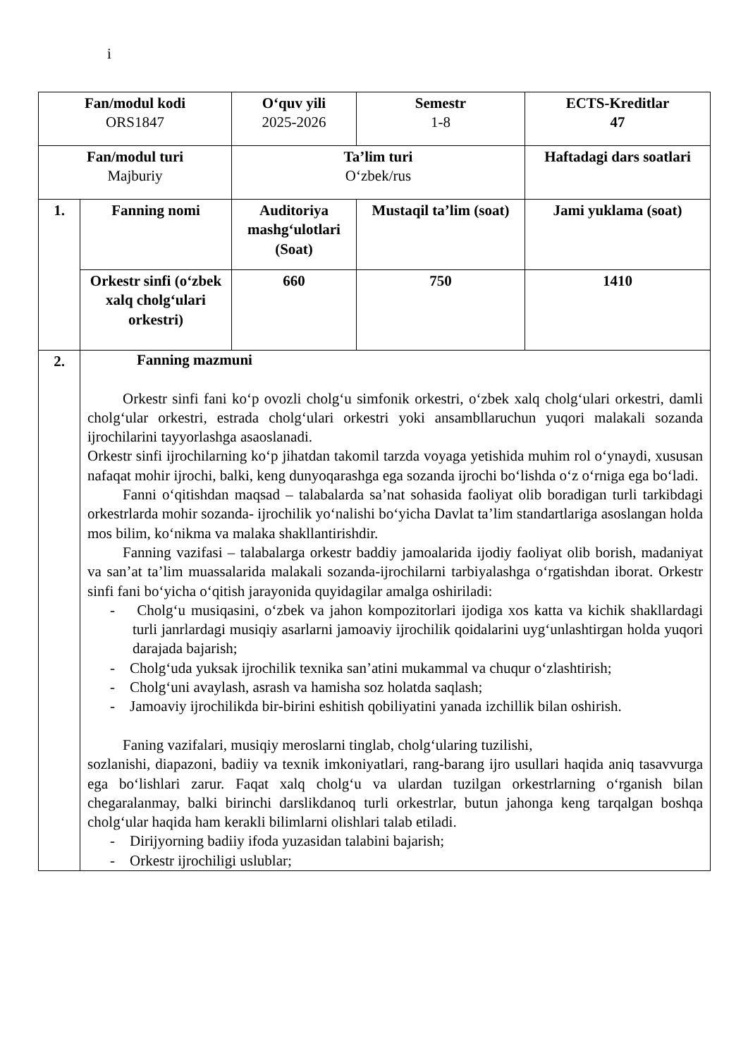i
| Fan/modul kodi ORS1847 | | O‘quv yili 2025-2026 | Semestr 1-8 | ECTS-Kreditlar 47 |
| Fan/modul turi Majburiy | | Ta’lim turi O‘zbek/rus | | Haftadagi dars soatlari |
| 1. | Fanning nomi | Auditoriya mashg‘ulotlari (Soat) | Mustaqil ta’lim (soat) | Jami yuklama (soat) |
| | Orkestr sinfi (o‘zbek xalq cholg‘ulari orkestri) | 660 | 750 | 1410 |
| 2. | Fanning mazmuni Orkestr sinfi fani ko‘p ovozli cholg‘u simfonik orkestri, o‘zbek xalq cholg‘ulari orkestri, damli cholg‘ular orkestri, estrada cholg‘ulari orkestri yoki ansambllaruchun yuqori malakali sozanda ijrochilarini tayyorlashga asaoslanadi. Orkestr sinfi ijrochilarning ko‘p jihatdan takomil tarzda voyaga yetishida muhim rol o‘ynaydi, xususan nafaqat mohir ijrochi, balki, keng dunyoqarashga ega sozanda ijrochi bo‘lishda o‘z o‘rniga ega bo‘ladi. Fanni o‘qitishdan maqsad – talabalarda sa’nat sohasida faoliyat olib boradigan turli tarkibdagi orkestrlarda mohir sozanda- ijrochilik yo‘nalishi bo‘yicha Davlat ta’lim standartlariga asoslangan holda mos bilim, ko‘nikma va malaka shakllantirishdir. Fanning vazifasi – talabalarga orkestr baddiy jamoalarida ijodiy faoliyat olib borish, madaniyat va san’at ta’lim muassalarida malakali sozanda-ijrochilarni tarbiyalashga o‘rgatishdan iborat. Orkestr sinfi fani bo‘yicha o‘qitish jarayonida quyidagilar amalga oshiriladi: - Cholg‘u musiqasini, o‘zbek va jahon kompozitorlari ijodiga xos katta va kichik shakllardagi turli janrlardagi musiqiy asarlarni jamoaviy ijrochilik qoidalarini uyg‘unlashtirgan holda yuqori darajada bajarish; - Cholg‘uda yuksak ijrochilik texnika san’atini mukammal va chuqur o‘zlashtirish; - Cholg‘uni avaylash, asrash va hamisha soz holatda saqlash; - Jamoaviy ijrochilikda bir-birini eshitish qobiliyatini yanada izchillik bilan oshirish. Faning vazifalari, musiqiy meroslarni tinglab, cholg‘ularing tuzilishi, sozlanishi, diapazoni, badiiy va texnik imkoniyatlari, rang-barang ijro usullari haqida aniq tasavvurga ega bo‘lishlari zarur. Faqat xalq cholg‘u va ulardan tuzilgan orkestrlarning o‘rganish bilan chegaralanmay, balki birinchi darslikdanoq turli orkestrlar, butun jahonga keng tarqalgan boshqa cholg‘ular haqida ham kerakli bilimlarni olishlari talab etiladi. - Dirijyorning badiiy ifoda yuzasidan talabini bajarish; - Orkestr ijrochiligi uslublar; | | | |